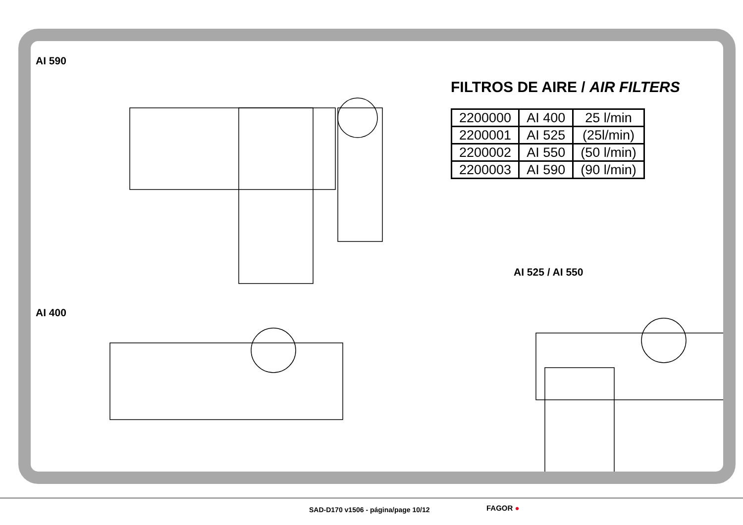AI 590
AI 400
AI 525 / AI 550
FILTROS DE AIRE / AIR FILTERS
| 2200000 | AI 400 | 25 l/min |
| 2200001 | AI 525 | (25l/min) |
| 2200002 | AI 550 | (50 l/min) |
| 2200003 | AI 590 | (90 l/min) |
SAD-D170 v1506 - página/page 10/12
FAGOR ●